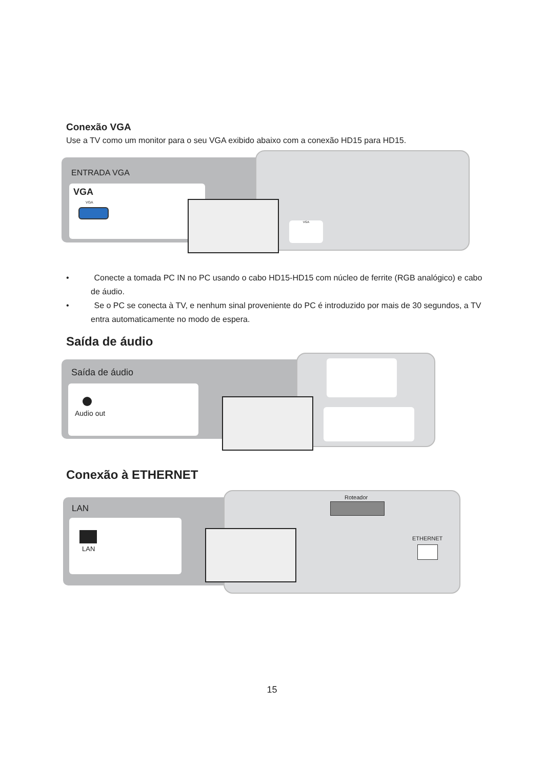Conexão VGA
Use a TV como um monitor para o seu VGA exibido abaixo com a conexão HD15 para HD15.
ENTRADA VGA
VGA
VGA
VGA
• Conecte a tomada PC IN no PC usando o cabo HD15-HD15 com núcleo de ferrite (RGB analógico) e cabo de áudio.
• Se o PC se conecta à TV, e nenhum sinal proveniente do PC é introduzido por mais de 30 segundos, a TV entra automaticamente no modo de espera.
Saída de áudio
Saída de áudio
Audio out
Conexão à ETHERNET
LAN
LAN
Roteador
ETHERNET
15